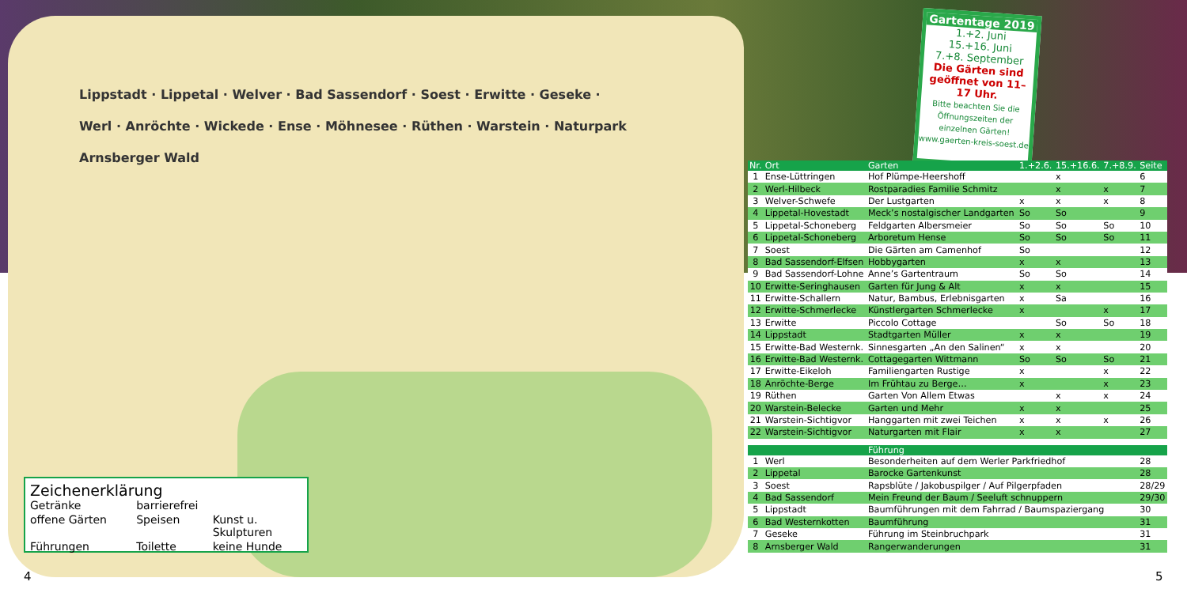Lippstadt · Lippetal · Welver · Bad Sassendorf · Soest · Erwitte · Geseke · Werl · Anröchte · Wickede · Ense · Möhnesee · Rüthen · Warstein · Naturpark Arnsberger Wald
Gartentage 2019
1.+2. Juni
15.+16. Juni
7.+8. September
Die Gärten sind geöffnet von 11–17 Uhr.
Bitte beachten Sie die Öffnungszeiten der einzelnen Gärten!
www.gaerten-kreis-soest.de
Zeichenerklärung
Getränke barrierefrei offene Gärten Speisen Kunst u. Skulpturen Führungen Toilette keine Hunde
| Nr. | Ort | Garten | 1.+2.6. | 15.+16.6. | 7.+8.9. | Seite |
| --- | --- | --- | --- | --- | --- | --- |
| 1 | Ense-Lüttringen | Hof Plümpe-Heershoff | | x | | 6 |
| 2 | Werl-Hilbeck | Rostparadies Familie Schmitz | | x | x | 7 |
| 3 | Welver-Schwefe | Der Lustgarten | x | x | x | 8 |
| 4 | Lippetal-Hovestadt | Meck’s nostalgischer Landgarten | So | So | | 9 |
| 5 | Lippetal-Schoneberg | Feldgarten Albersmeier | So | So | So | 10 |
| 6 | Lippetal-Schoneberg | Arboretum Hense | So | So | So | 11 |
| 7 | Soest | Die Gärten am Camenhof | So | | | 12 |
| 8 | Bad Sassendorf-Elfsen | Hobbygarten | x | x | | 13 |
| 9 | Bad Sassendorf-Lohne | Anne’s Gartentraum | So | So | | 14 |
| 10 | Erwitte-Seringhausen | Garten für Jung & Alt | x | x | | 15 |
| 11 | Erwitte-Schallern | Natur, Bambus, Erlebnisgarten | x | Sa | | 16 |
| 12 | Erwitte-Schmerlecke | Künstlergarten Schmerlecke | x | | x | 17 |
| 13 | Erwitte | Piccolo Cottage | | So | So | 18 |
| 14 | Lippstadt | Stadtgarten Müller | x | x | | 19 |
| 15 | Erwitte-Bad Westernk. | Sinnesgarten „An den Salinen“ | x | x | | 20 |
| 16 | Erwitte-Bad Westernk. | Cottagegarten Wittmann | So | So | So | 21 |
| 17 | Erwitte-Eikeloh | Familiengarten Rustige | x | | x | 22 |
| 18 | Anröchte-Berge | Im Frühtau zu Berge… | x | | x | 23 |
| 19 | Rüthen | Garten Von Allem Etwas | | x | x | 24 |
| 20 | Warstein-Belecke | Garten und Mehr | x | x | | 25 |
| 21 | Warstein-Sichtigvor | Hanggarten mit zwei Teichen | x | x | x | 26 |
| 22 | Warstein-Sichtigvor | Naturgarten mit Flair | x | x | | 27 |
| | | Führung | | | | |
| 1 | Werl | Besonderheiten auf dem Werler Parkfriedhof | | | | 28 |
| 2 | Lippetal | Barocke Gartenkunst | | | | 28 |
| 3 | Soest | Rapsblüte / Jakobuspilger / Auf Pilgerpfaden | | | | 28/29 |
| 4 | Bad Sassendorf | Mein Freund der Baum / Seeluft schnuppern | | | | 29/30 |
| 5 | Lippstadt | Baumführungen mit dem Fahrrad / Baumspaziergang | | | | 30 |
| 6 | Bad Westernkotten | Baumführung | | | | 31 |
| 7 | Geseke | Führung im Steinbruchpark | | | | 31 |
| 8 | Arnsberger Wald | Rangerwanderungen | | | | 31 |
4 5